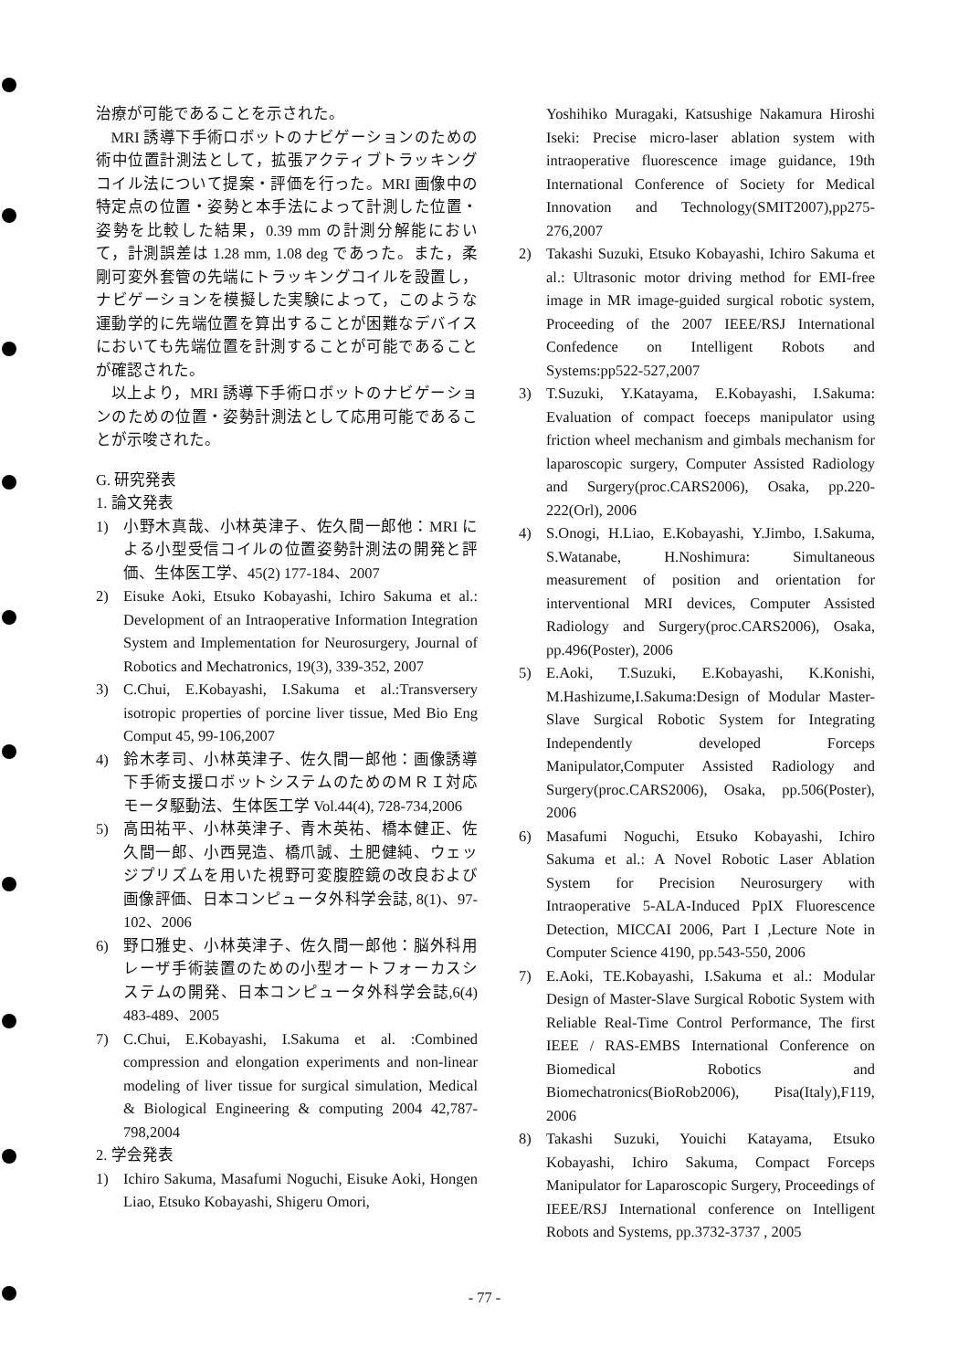治療が可能であることを示された。
MRI 誘導下手術ロボットのナビゲーションのための術中位置計測法として，拡張アクティブトラッキングコイル法について提案・評価を行った。MRI 画像中の特定点の位置・姿勢と本手法によって計測した位置・姿勢を比較した結果，0.39 mm の計測分解能において，計測誤差は 1.28 mm, 1.08 deg であった。また，柔剛可変外套管の先端にトラッキングコイルを設置し，ナビゲーションを模擬した実験によって，このような運動学的に先端位置を算出することが困難なデバイスにおいても先端位置を計測することが可能であることが確認された。
以上より，MRI 誘導下手術ロボットのナビゲーションのための位置・姿勢計測法として応用可能であることが示唆された。
G. 研究発表
1. 論文発表
1) 小野木真哉、小林英津子、佐久間一郎他：MRI による小型受信コイルの位置姿勢計測法の開発と評価、生体医工学、45(2) 177-184、2007
2) Eisuke Aoki, Etsuko Kobayashi, Ichiro Sakuma et al.: Development of an Intraoperative Information Integration System and Implementation for Neurosurgery, Journal of Robotics and Mechatronics, 19(3), 339-352, 2007
3) C.Chui, E.Kobayashi, I.Sakuma et al.:Transversery isotropic properties of porcine liver tissue, Med Bio Eng Comput 45, 99-106,2007
4) 鈴木孝司、小林英津子、佐久間一郎他：画像誘導下手術支援ロボットシステムのためのＭＲＩ対応モータ駆動法、生体医工学 Vol.44(4), 728-734,2006
5) 高田祐平、小林英津子、青木英祐、橋本健正、佐久間一郎、小西晃造、橋爪誠、土肥健純、ウェッジプリズムを用いた視野可変腹腔鏡の改良および画像評価、日本コンピュータ外科学会誌, 8(1)、97-102、2006
6) 野口雅史、小林英津子、佐久間一郎他：脳外科用レーザ手術装置のための小型オートフォーカスシステムの開発、日本コンピュータ外科学会誌,6(4) 483-489、2005
7) C.Chui, E.Kobayashi, I.Sakuma et al. :Combined compression and elongation experiments and non-linear modeling of liver tissue for surgical simulation, Medical & Biological Engineering & computing 2004 42,787-798,2004
2. 学会発表
1) Ichiro Sakuma, Masafumi Noguchi, Eisuke Aoki, Hongen Liao, Etsuko Kobayashi, Shigeru Omori,
Yoshihiko Muragaki, Katsushige Nakamura Hiroshi Iseki: Precise micro-laser ablation system with intraoperative fluorescence image guidance, 19th International Conference of Society for Medical Innovation and Technology(SMIT2007),pp275-276,2007
2) Takashi Suzuki, Etsuko Kobayashi, Ichiro Sakuma et al.: Ultrasonic motor driving method for EMI-free image in MR image-guided surgical robotic system, Proceeding of the 2007 IEEE/RSJ International Confedence on Intelligent Robots and Systems:pp522-527,2007
3) T.Suzuki, Y.Katayama, E.Kobayashi, I.Sakuma: Evaluation of compact foeceps manipulator using friction wheel mechanism and gimbals mechanism for laparoscopic surgery, Computer Assisted Radiology and Surgery(proc.CARS2006), Osaka, pp.220-222(Orl), 2006
4) S.Onogi, H.Liao, E.Kobayashi, Y.Jimbo, I.Sakuma, S.Watanabe, H.Noshimura: Simultaneous measurement of position and orientation for interventional MRI devices, Computer Assisted Radiology and Surgery(proc.CARS2006), Osaka, pp.496(Poster), 2006
5) E.Aoki, T.Suzuki, E.Kobayashi, K.Konishi, M.Hashizume,I.Sakuma:Design of Modular Master-Slave Surgical Robotic System for Integrating Independently developed Forceps Manipulator,Computer Assisted Radiology and Surgery(proc.CARS2006), Osaka, pp.506(Poster), 2006
6) Masafumi Noguchi, Etsuko Kobayashi, Ichiro Sakuma et al.: A Novel Robotic Laser Ablation System for Precision Neurosurgery with Intraoperative 5-ALA-Induced PpIX Fluorescence Detection, MICCAI 2006, Part I ,Lecture Note in Computer Science 4190, pp.543-550, 2006
7) E.Aoki, TE.Kobayashi, I.Sakuma et al.: Modular Design of Master-Slave Surgical Robotic System with Reliable Real-Time Control Performance, The first IEEE / RAS-EMBS International Conference on Biomedical Robotics and Biomechatronics(BioRob2006), Pisa(Italy),F119, 2006
8) Takashi Suzuki, Youichi Katayama, Etsuko Kobayashi, Ichiro Sakuma, Compact Forceps Manipulator for Laparoscopic Surgery, Proceedings of IEEE/RSJ International conference on Intelligent Robots and Systems, pp.3732-3737 , 2005
- 77 -